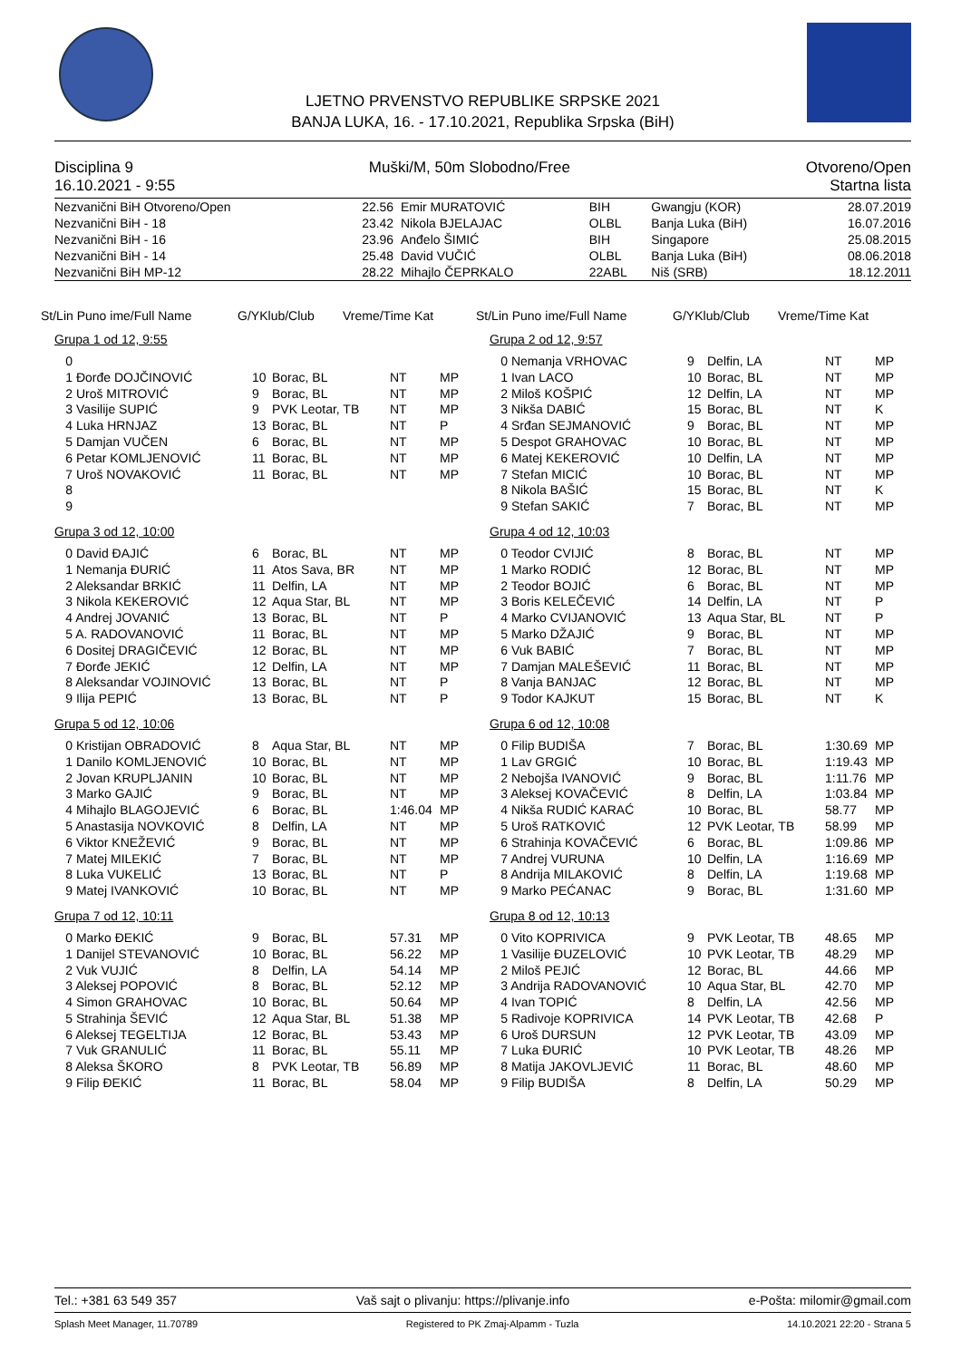LJETNO PRVENSTVO REPUBLIKE SRPSKE 2021
BANJA LUKA, 16. - 17.10.2021, Republika Srpska (BiH)
Disciplina 9 Muški/M, 50m Slobodno/Free Otvoreno/Open
16.10.2021 - 9:55 Startna lista
| Nezvanični BiH Otvoreno/Open | 22.56 | Emir MURATOVIĆ | BIH | Gwangju (KOR) | 28.07.2019 |
| Nezvanični BiH - 18 | 23.42 | Nikola BJELAJAC | OLBL | Banja Luka (BiH) | 16.07.2016 |
| Nezvanični BiH - 16 | 23.96 | Anđelo ŠIMIĆ | BIH | Singapore | 25.08.2015 |
| Nezvanični BiH - 14 | 25.48 | David VUČIĆ | OLBL | Banja Luka (BiH) | 08.06.2018 |
| Nezvanični BiH MP-12 | 28.22 | Mihajlo ČEPRKALO | 22ABL | Niš (SRB) | 18.12.2011 |
St/Lin Puno ime/Full Name G/YKlub/Club Vreme/Time Kat
St/Lin Puno ime/Full Name G/YKlub/Club Vreme/Time Kat
Grupa 1 od 12, 9:55
| 0 | | | | |
| 1 Đorđe DOJČINOVIĆ | 10 | Borac, BL | NT | MP |
| 2 Uroš MITROVIĆ | 9 | Borac, BL | NT | MP |
| 3 Vasilije SUPIĆ | 9 | PVK Leotar, TB | NT | MP |
| 4 Luka HRNJAZ | 13 | Borac, BL | NT | P |
| 5 Damjan VUČEN | 6 | Borac, BL | NT | MP |
| 6 Petar KOMLJENOVIĆ | 11 | Borac, BL | NT | MP |
| 7 Uroš NOVAKOVIĆ | 11 | Borac, BL | NT | MP |
| 8 | | | | |
| 9 | | | | |
Grupa 3 od 12, 10:00
| 0 David ĐAJIĆ | 6 | Borac, BL | NT | MP |
| 1 Nemanja ĐURIĆ | 11 | Atos Sava, BR | NT | MP |
| 2 Aleksandar BRKIĆ | 11 | Delfin, LA | NT | MP |
| 3 Nikola KEKEROVIĆ | 12 | Aqua Star, BL | NT | MP |
| 4 Andrej JOVANIĆ | 13 | Borac, BL | NT | P |
| 5 A. RADOVANOVIĆ | 11 | Borac, BL | NT | MP |
| 6 Dositej DRAGIČEVIĆ | 12 | Borac, BL | NT | MP |
| 7 Đorđe JEKIĆ | 12 | Delfin, LA | NT | MP |
| 8 Aleksandar VOJINOVIĆ | 13 | Borac, BL | NT | P |
| 9 Ilija PEPIĆ | 13 | Borac, BL | NT | P |
Grupa 5 od 12, 10:06
| 0 Kristijan OBRADOVIĆ | 8 | Aqua Star, BL | NT | MP |
| 1 Danilo KOMLJENOVIĆ | 10 | Borac, BL | NT | MP |
| 2 Jovan KRUPLJANIN | 10 | Borac, BL | NT | MP |
| 3 Marko GAJIĆ | 9 | Borac, BL | NT | MP |
| 4 Mihajlo BLAGOJEVIĆ | 6 | Borac, BL | 1:46.04 | MP |
| 5 Anastasija NOVKOVIĆ | 8 | Delfin, LA | NT | MP |
| 6 Viktor KNEŽEVIĆ | 9 | Borac, BL | NT | MP |
| 7 Matej MILEKIĆ | 7 | Borac, BL | NT | MP |
| 8 Luka VUKELIĆ | 13 | Borac, BL | NT | P |
| 9 Matej IVANKOVIĆ | 10 | Borac, BL | NT | MP |
Grupa 7 od 12, 10:11
| 0 Marko ĐEKIĆ | 9 | Borac, BL | 57.31 | MP |
| 1 Danijel STEVANOVIĆ | 10 | Borac, BL | 56.22 | MP |
| 2 Vuk VUJIĆ | 8 | Delfin, LA | 54.14 | MP |
| 3 Aleksej POPOVIĆ | 8 | Borac, BL | 52.12 | MP |
| 4 Simon GRAHOVAC | 10 | Borac, BL | 50.64 | MP |
| 5 Strahinja ŠEVIĆ | 12 | Aqua Star, BL | 51.38 | MP |
| 6 Aleksej TEGELTIJA | 12 | Borac, BL | 53.43 | MP |
| 7 Vuk GRANULIĆ | 11 | Borac, BL | 55.11 | MP |
| 8 Aleksa ŠKORO | 8 | PVK Leotar, TB | 56.89 | MP |
| 9 Filip ĐEKIĆ | 11 | Borac, BL | 58.04 | MP |
Grupa 2 od 12, 9:57
| 0 Nemanja VRHOVAC | 9 | Delfin, LA | NT | MP |
| 1 Ivan LACO | 10 | Borac, BL | NT | MP |
| 2 Miloš KOŠPIĆ | 12 | Delfin, LA | NT | MP |
| 3 Nikša DABIĆ | 15 | Borac, BL | NT | K |
| 4 Srđan SEJMANOVIĆ | 9 | Borac, BL | NT | MP |
| 5 Despot GRAHOVAC | 10 | Borac, BL | NT | MP |
| 6 Matej KEKEROVIĆ | 10 | Delfin, LA | NT | MP |
| 7 Stefan MICIĆ | 10 | Borac, BL | NT | MP |
| 8 Nikola BAŠIĆ | 15 | Borac, BL | NT | K |
| 9 Stefan SAKIĆ | 7 | Borac, BL | NT | MP |
Grupa 4 od 12, 10:03
| 0 Teodor CVIJIĆ | 8 | Borac, BL | NT | MP |
| 1 Marko RODIĆ | 12 | Borac, BL | NT | MP |
| 2 Teodor BOJIĆ | 6 | Borac, BL | NT | MP |
| 3 Boris KELEČEVIĆ | 14 | Delfin, LA | NT | P |
| 4 Marko CVIJANOVIĆ | 13 | Aqua Star, BL | NT | P |
| 5 Marko DŽAJIĆ | 9 | Borac, BL | NT | MP |
| 6 Vuk BABIĆ | 7 | Borac, BL | NT | MP |
| 7 Damjan MALEŠEVIĆ | 11 | Borac, BL | NT | MP |
| 8 Vanja BANJAC | 12 | Borac, BL | NT | MP |
| 9 Todor KAJKUT | 15 | Borac, BL | NT | K |
Grupa 6 od 12, 10:08
| 0 Filip BUDIŠA | 7 | Borac, BL | 1:30.69 | MP |
| 1 Lav GRGIĆ | 10 | Borac, BL | 1:19.43 | MP |
| 2 Nebojša IVANOVIĆ | 9 | Borac, BL | 1:11.76 | MP |
| 3 Aleksej KOVAČEVIĆ | 8 | Delfin, LA | 1:03.84 | MP |
| 4 Nikša RUDIĆ KARAĆ | 10 | Borac, BL | 58.77 | MP |
| 5 Uroš RATKOVIĆ | 12 | PVK Leotar, TB | 58.99 | MP |
| 6 Strahinja KOVAČEVIĆ | 6 | Borac, BL | 1:09.86 | MP |
| 7 Andrej VURUNA | 10 | Delfin, LA | 1:16.69 | MP |
| 8 Andrija MILAKOVIĆ | 8 | Delfin, LA | 1:19.68 | MP |
| 9 Marko PEĆANAC | 9 | Borac, BL | 1:31.60 | MP |
Grupa 8 od 12, 10:13
| 0 Vito KOPRIVICA | 9 | PVK Leotar, TB | 48.65 | MP |
| 1 Vasilije ĐUZELOVIĆ | 10 | PVK Leotar, TB | 48.29 | MP |
| 2 Miloš PEJIĆ | 12 | Borac, BL | 44.66 | MP |
| 3 Andrija RADOVANOVIĆ | 10 | Aqua Star, BL | 42.70 | MP |
| 4 Ivan TOPIĆ | 8 | Delfin, LA | 42.56 | MP |
| 5 Radivoje KOPRIVICA | 14 | PVK Leotar, TB | 42.68 | P |
| 6 Uroš DURSUN | 12 | PVK Leotar, TB | 43.09 | MP |
| 7 Luka ĐURIĆ | 10 | PVK Leotar, TB | 48.26 | MP |
| 8 Matija JAKOVLJEVIĆ | 11 | Borac, BL | 48.60 | MP |
| 9 Filip BUDIŠA | 8 | Delfin, LA | 50.29 | MP |
Tel.: +381 63 549 357 Vaš sajt o plivanju: https://plivanje.info e-Pošta: milomir@gmail.com
Splash Meet Manager, 11.70789 Registered to PK Zmaj-Alpamm - Tuzla 14.10.2021 22:20 - Strana 5